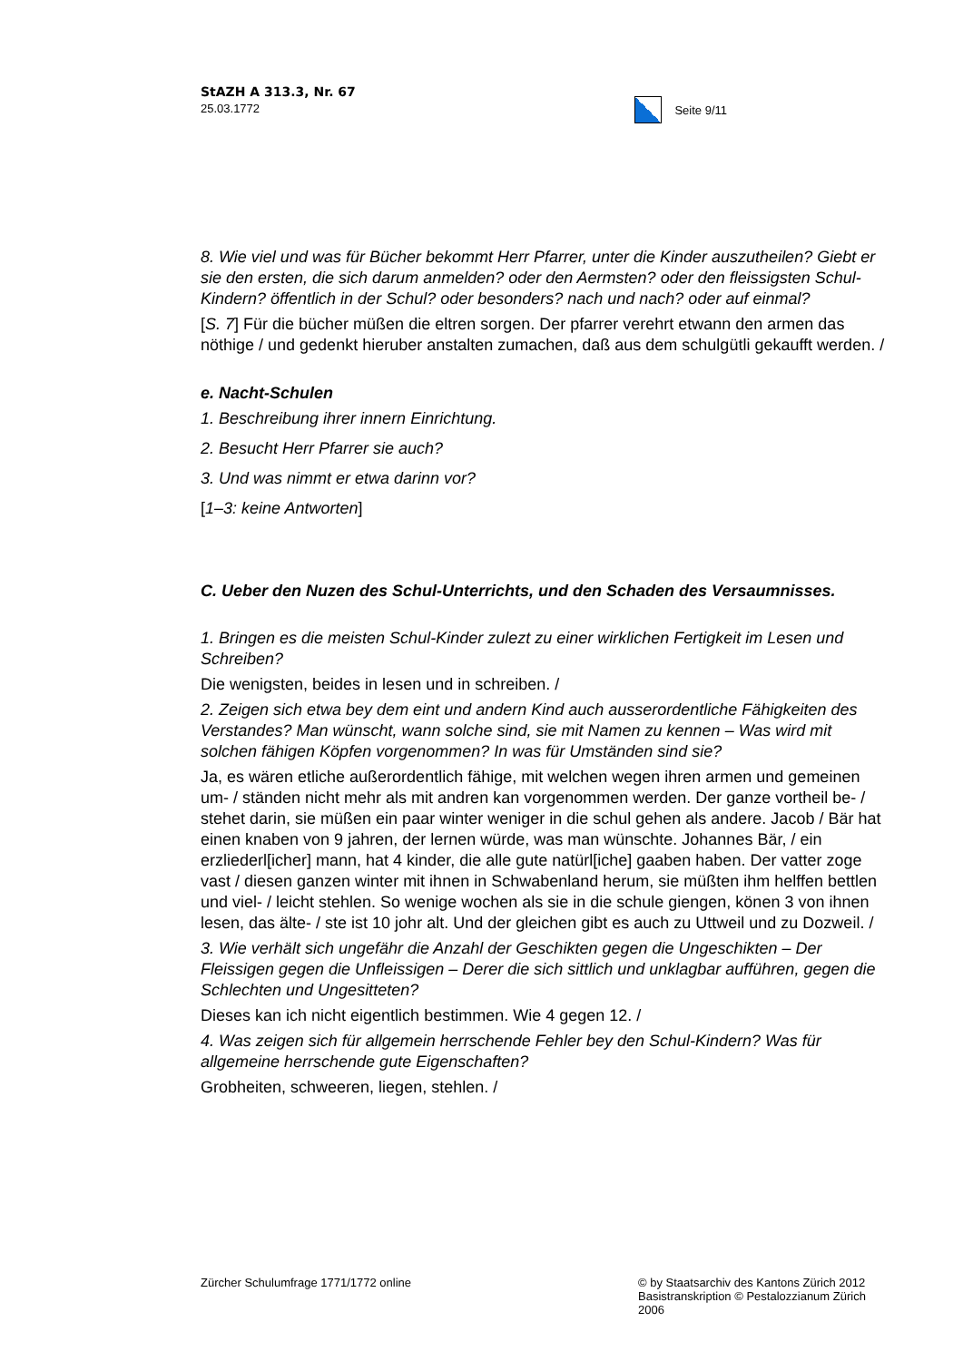StAZH A 313.3, Nr. 67
25.03.1772
Seite 9/11
8. Wie viel und was für Bücher bekommt Herr Pfarrer, unter die Kinder auszutheilen? Giebt er sie den ersten, die sich darum anmelden? oder den Aermsten? oder den fleissigsten Schul-Kindern? öffentlich in der Schul? oder besonders? nach und nach? oder auf einmal?
[S. 7] Für die bücher müßen die eltren sorgen. Der pfarrer verehrt etwann den armen das nöthige / und gedenkt hieruber anstalten zumachen, daß aus dem schulgütli gekaufft werden. /
e. Nacht-Schulen
1. Beschreibung ihrer innern Einrichtung.
2. Besucht Herr Pfarrer sie auch?
3. Und was nimmt er etwa darinn vor?
[1–3: keine Antworten]
C. Ueber den Nuzen des Schul-Unterrichts, und den Schaden des Versaumnisses.
1. Bringen es die meisten Schul-Kinder zulezt zu einer wirklichen Fertigkeit im Lesen und Schreiben?
Die wenigsten, beides in lesen und in schreiben. /
2. Zeigen sich etwa bey dem eint und andern Kind auch ausserordentliche Fähigkeiten des Verstandes? Man wünscht, wann solche sind, sie mit Namen zu kennen – Was wird mit solchen fähigen Köpfen vorgenommen? In was für Umständen sind sie?
Ja, es wären etliche außerordentlich fähige, mit welchen wegen ihren armen und gemeinen um- / ständen nicht mehr als mit andren kan vorgenommen werden. Der ganze vortheil be- / stehet darin, sie müßen ein paar winter weniger in die schul gehen als andere. Jacob / Bär hat einen knaben von 9 jahren, der lernen würde, was man wünschte. Johannes Bär, / ein erzliederl[icher] mann, hat 4 kinder, die alle gute natürl[iche] gaaben haben. Der vatter zoge vast / diesen ganzen winter mit ihnen in Schwabenland herum, sie müßten ihm helffen bettlen und viel- / leicht stehlen. So wenige wochen als sie in die schule giengen, könen 3 von ihnen lesen, das älte- / ste ist 10 johr alt. Und der gleichen gibt es auch zu Uttweil und zu Dozweil. /
3. Wie verhält sich ungefähr die Anzahl der Geschikten gegen die Ungeschikten – Der Fleissigen gegen die Unfleissigen – Derer die sich sittlich und unklagbar aufführen, gegen die Schlechten und Ungesitteten?
Dieses kan ich nicht eigentlich bestimmen. Wie 4 gegen 12. /
4. Was zeigen sich für allgemein herrschende Fehler bey den Schul-Kindern? Was für allgemeine herrschende gute Eigenschaften?
Grobheiten, schweeren, liegen, stehlen. /
Zürcher Schulumfrage 1771/1772 online
© by Staatsarchiv des Kantons Zürich 2012
Basistranskription © Pestalozzianum Zürich 2006